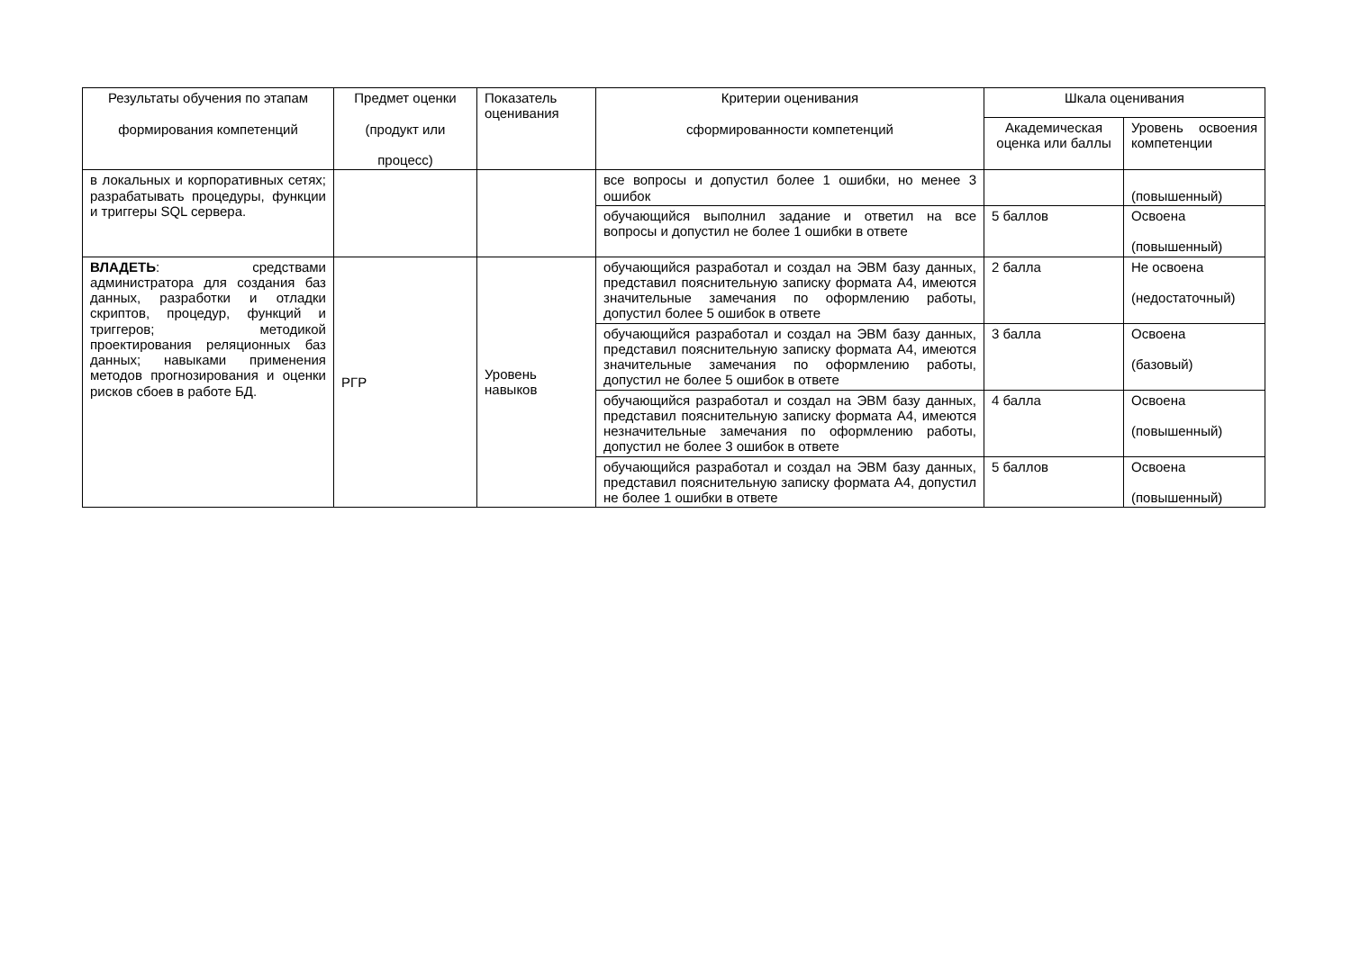| Результаты обучения по этапам формирования компетенций | Предмет оценки (продукт или процесс) | Показатель оценивания | Критерии оценивания сформированности компетенций | Шкала оценивания | |
| --- | --- | --- | --- | --- | --- |
| | | | | Академическая оценка или баллы | Уровень освоения компетенции |
| в локальных и корпоративных сетях; разрабатывать процедуры, функции и триггеры SQL сервера. | | | все вопросы и допустил более 1 ошибки, но менее 3 ошибок | | (повышенный) |
| | | | обучающийся выполнил задание и ответил на все вопросы и допустил не более 1 ошибки в ответе | 5 баллов | Освоена (повышенный) |
| ВЛАДЕТЬ : средствами администратора для создания баз данных, разработки и отладки скриптов, процедур, функций и триггеров; методикой проектирования реляционных баз данных; навыками применения методов прогнозирования и оценки рисков сбоев в работе БД. | РГР | Уровень навыков | обучающийся разработал и создал на ЭВМ базу данных, представил пояснительную записку формата А4, имеются значительные замечания по оформлению работы, допустил более 5 ошибок в ответе | 2 балла | Не освоена (недостаточный) |
| | | | обучающийся разработал и создал на ЭВМ базу данных, представил пояснительную записку формата А4, имеются значительные замечания по оформлению работы, допустил не более 5 ошибок в ответе | 3 балла | Освоена (базовый) |
| | | | обучающийся разработал и создал на ЭВМ базу данных, представил пояснительную записку формата А4, имеются незначительные замечания по оформлению работы, допустил не более 3 ошибок в ответе | 4 балла | Освоена (повышенный) |
| | | | обучающийся разработал и создал на ЭВМ базу данных, представил пояснительную записку формата А4, допустил не более 1 ошибки в ответе | 5 баллов | Освоена (повышенный) |